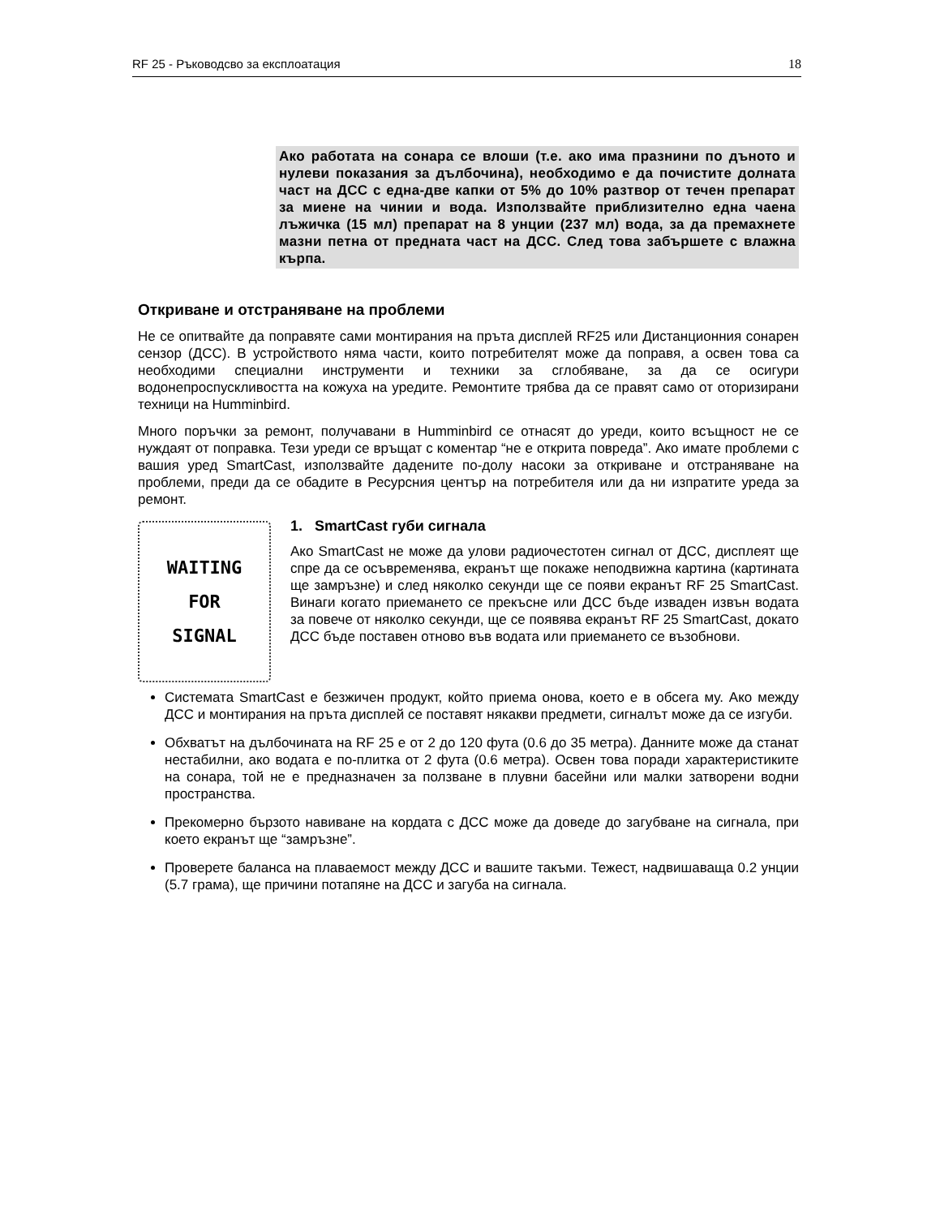RF 25 - Ръководсво за експлоатация 18
Ако работата на сонара се влоши (т.е. ако има празнини по дъното и нулеви показания за дълбочина), необходимо е да почистите долната част на ДСС с една-две капки от 5% до 10% разтвор от течен препарат за миене на чинии и вода. Използвайте приблизително една чаена лъжичка (15 мл) препарат на 8 унции (237 мл) вода, за да премахнете мазни петна от предната част на ДСС. След това забършете с влажна кърпа.
Откриване и отстраняване на проблеми
Не се опитвайте да поправяте сами монтирания на пръта дисплей RF25 или Дистанционния сонарен сензор (ДСС). В устройството няма части, които потребителят може да поправя, а освен това са необходими специални инструменти и техники за сглобяване, за да се осигури водонепроспускливостта на кожуха на уредите. Ремонтите трябва да се правят само от оторизирани техници на Humminbird.
Много поръчки за ремонт, получавани в Humminbird се отнасят до уреди, които всъщност не се нуждаят от поправка. Тези уреди се връщат с коментар “не е открита повреда”. Ако имате проблеми с вашия уред SmartCast, използвайте дадените по-долу насоки за откриване и отстраняване на проблеми, преди да се обадите в Ресурсния център на потребителя или да ни изпратите уреда за ремонт.
WAITING
FOR
SIGNAL
1. SmartCast губи сигнала
Ако SmartCast не може да улови радиочестотен сигнал от ДСС, дисплеят ще спре да се осъвременява, екранът ще покаже неподвижна картина (картината ще замръзне) и след няколко секунди ще се появи екранът RF 25 SmartCast. Винаги когато приемането се прекъсне или ДСС бъде изваден извън водата за повече от няколко секунди, ще се появява екранът RF 25 SmartCast, докато ДСС бъде поставен отново във водата или приемането се възобнови.
Системата SmartCast е безжичен продукт, който приема онова, което е в обсега му. Ако между ДСС и монтирания на пръта дисплей се поставят някакви предмети, сигналът може да се изгуби.
Обхватът на дълбочината на RF 25 е от 2 до 120 фута (0.6 до 35 метра). Данните може да станат нестабилни, ако водата е по-плитка от 2 фута (0.6 метра). Освен това поради характеристиките на сонара, той не е предназначен за ползване в плувни басейни или малки затворени водни пространства.
Прекомерно бързото навиване на кордата с ДСС може да доведе до загубване на сигнала, при което екранът ще “замръзне”.
Проверете баланса на плаваемост между ДСС и вашите такъми. Тежест, надвишаваща 0.2 унции (5.7 грама), ще причини потапяне на ДСС и загуба на сигнала.